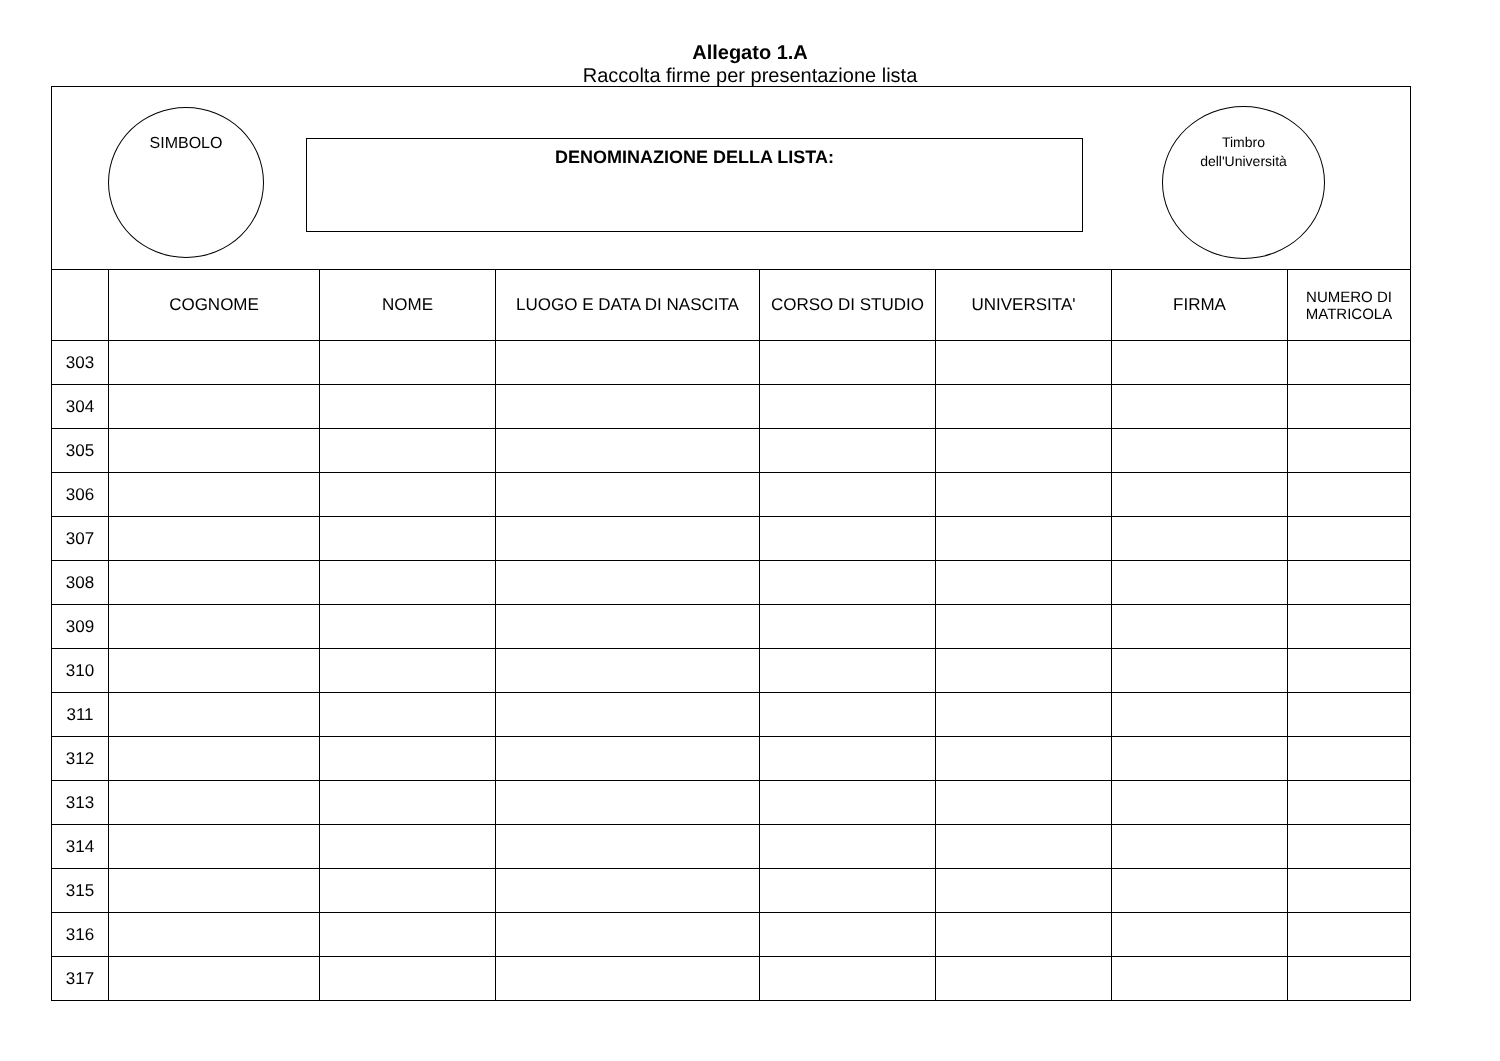Allegato 1.A
Raccolta firme per presentazione lista
SIMBOLO
DENOMINAZIONE DELLA LISTA:
Timbro
dell'Università
| | COGNOME | NOME | LUOGO E DATA DI NASCITA | CORSO DI STUDIO | UNIVERSITA' | FIRMA | NUMERO DI MATRICOLA |
| --- | --- | --- | --- | --- | --- | --- | --- |
| 303 | | | | | | | |
| 304 | | | | | | | |
| 305 | | | | | | | |
| 306 | | | | | | | |
| 307 | | | | | | | |
| 308 | | | | | | | |
| 309 | | | | | | | |
| 310 | | | | | | | |
| 311 | | | | | | | |
| 312 | | | | | | | |
| 313 | | | | | | | |
| 314 | | | | | | | |
| 315 | | | | | | | |
| 316 | | | | | | | |
| 317 | | | | | | | |